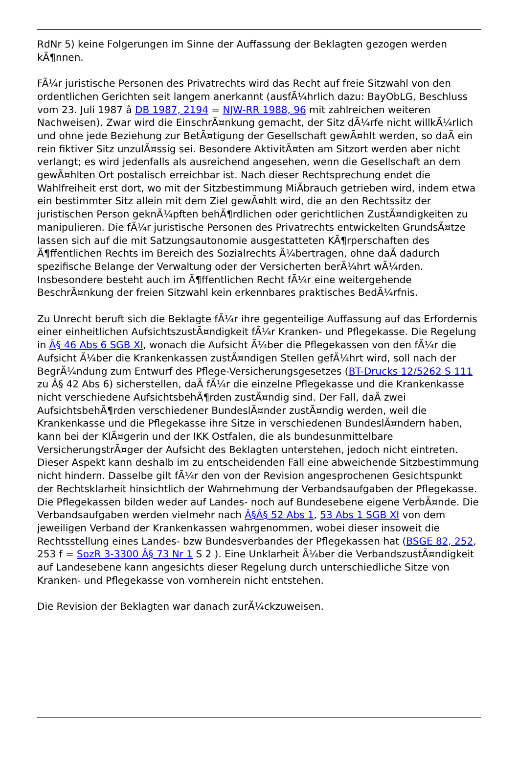RdNr 5) keine Folgerungen im Sinne der Auffassung der Beklagten gezogen werden kÃ¶nnen.
FÃ¼r juristische Personen des Privatrechts wird das Recht auf freie Sitzwahl von den ordentlichen Gerichten seit langem anerkannt (ausfÃ¼hrlich dazu: BayObLG, Beschluss vom 23. Juli 1987 â DB 1987, 2194 = NJW-RR 1988, 96 mit zahlreichen weiteren Nachweisen). Zwar wird die EinschrÃ¤nkung gemacht, der Sitz dÃ¼rfe nicht willkÃ¼rlich und ohne jede Beziehung zur BetÃ¤tigung der Gesellschaft gewÃ¤hlt werden, so daÃ ein rein fiktiver Sitz unzulÃ¤ssig sei. Besondere AktivitÃ¤ten am Sitzort werden aber nicht verlangt; es wird jedenfalls als ausreichend angesehen, wenn die Gesellschaft an dem gewÃ¤hlten Ort postalisch erreichbar ist. Nach dieser Rechtsprechung endet die Wahlfreiheit erst dort, wo mit der Sitzbestimmung MiÃbrauch getrieben wird, indem etwa ein bestimmter Sitz allein mit dem Ziel gewÃ¤hlt wird, die an den Rechtssitz der juristischen Person geknÃ¼pften behÃ¶rdlichen oder gerichtlichen ZustÃ¤ndigkeiten zu manipulieren. Die fÃ¼r juristische Personen des Privatrechts entwickelten GrundsÃ¤tze lassen sich auf die mit Satzungsautonomie ausgestatteten KÃ¶rperschaften des Ã¶ffentlichen Rechts im Bereich des Sozialrechts Ã¼bertragen, ohne daÃ dadurch spezifische Belange der Verwaltung oder der Versicherten berÃ¼hrt wÃ¼rden. Insbesondere besteht auch im Ã¶ffentlichen Recht fÃ¼r eine weitergehende BeschrÃ¤nkung der freien Sitzwahl kein erkennbares praktisches BedÃ¼rfnis.
Zu Unrecht beruft sich die Beklagte fÃ¼r ihre gegenteilige Auffassung auf das Erfordernis einer einheitlichen AufsichtszustÃ¤ndigkeit fÃ¼r Kranken- und Pflegekasse. Die Regelung in Â§ 46 Abs 6 SGB XI, wonach die Aufsicht Ã¼ber die Pflegekassen von den fÃ¼r die Aufsicht Ã¼ber die Krankenkassen zustÃ¤ndigen Stellen gefÃ¼hrt wird, soll nach der BegrÃ¼ndung zum Entwurf des Pflege-Versicherungsgesetzes (BT-Drucks 12/5262 S 111 zu Â§ 42 Abs 6) sicherstellen, daÃ fÃ¼r die einzelne Pflegekasse und die Krankenkasse nicht verschiedene AufsichtsbehÃ¶rden zustÃ¤ndig sind. Der Fall, daÃ zwei AufsichtsbehÃ¶rden verschiedener BundeslÃ¤nder zustÃ¤ndig werden, weil die Krankenkasse und die Pflegekasse ihre Sitze in verschiedenen BundeslÃ¤ndern haben, kann bei der KlÃ¤gerin und der IKK Ostfalen, die als bundesunmittelbare VersicherungstrÃ¤ger der Aufsicht des Beklagten unterstehen, jedoch nicht eintreten. Dieser Aspekt kann deshalb im zu entscheidenden Fall eine abweichende Sitzbestimmung nicht hindern. Dasselbe gilt fÃ¼r den von der Revision angesprochenen Gesichtspunkt der Rechtsklarheit hinsichtlich der Wahrnehmung der Verbandsaufgaben der Pflegekasse. Die Pflegekassen bilden weder auf Landes- noch auf Bundesebene eigene VerbÃ¤nde. Die Verbandsaufgaben werden vielmehr nach Â§Â§ 52 Abs 1, 53 Abs 1 SGB XI von dem jeweiligen Verband der Krankenkassen wahrgenommen, wobei dieser insoweit die Rechtsstellung eines Landes- bzw Bundesverbandes der Pflegekassen hat (BSGE 82, 252, 253 f = SozR 3-3300 Â§ 73 Nr 1 S 2 ). Eine Unklarheit Ã¼ber die VerbandszustÃ¤ndigkeit auf Landesebene kann angesichts dieser Regelung durch unterschiedliche Sitze von Kranken- und Pflegekasse von vornherein nicht entstehen.
Die Revision der Beklagten war danach zurÃ¼ckzuweisen.